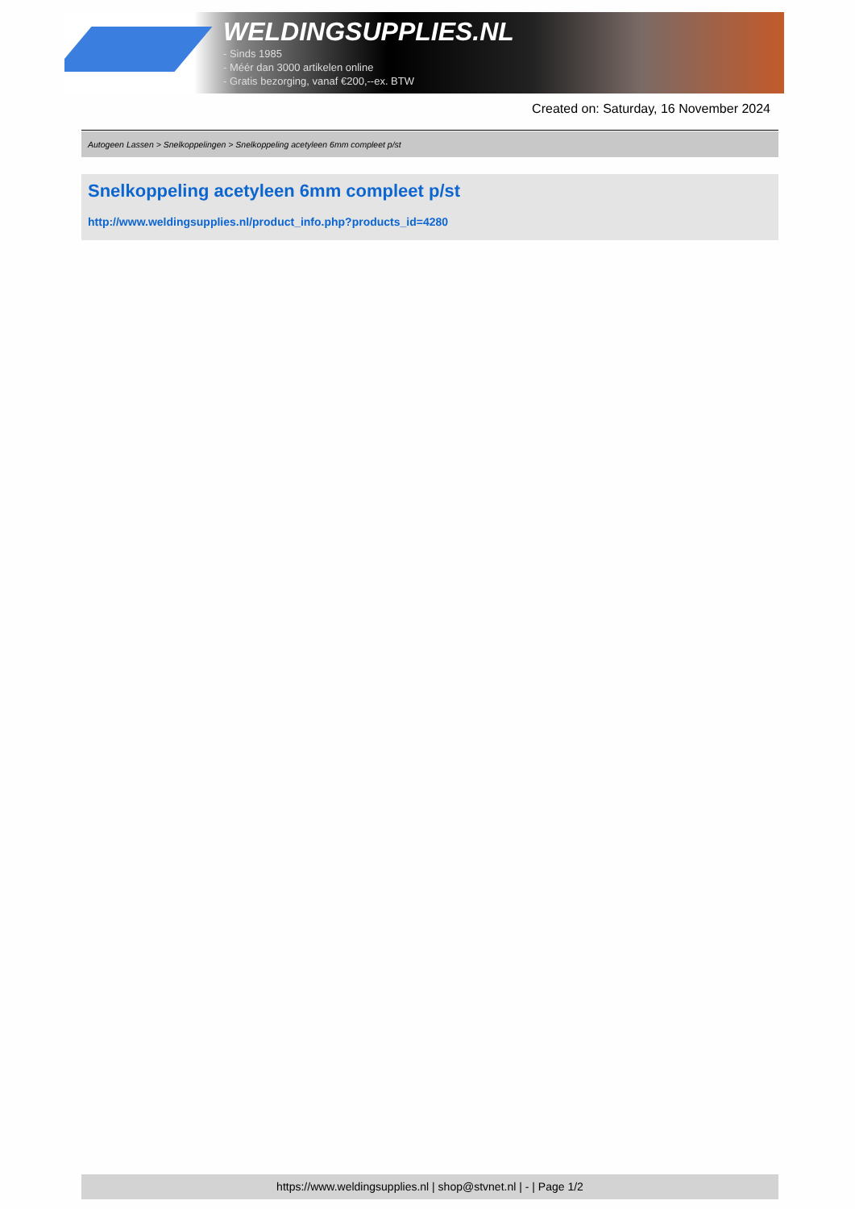WELDINGSUPPLIES.NL
- Sinds 1985
- Méér dan 3000 artikelen online
- Gratis bezorging, vanaf €200,--ex. BTW
Created on: Saturday, 16 November 2024
Autogeen Lassen > Snelkoppelingen > Snelkoppeling acetyleen 6mm compleet p/st
Snelkoppeling acetyleen 6mm compleet p/st
http://www.weldingsupplies.nl/product_info.php?products_id=4280
https://www.weldingsupplies.nl | shop@stvnet.nl | - | Page 1/2